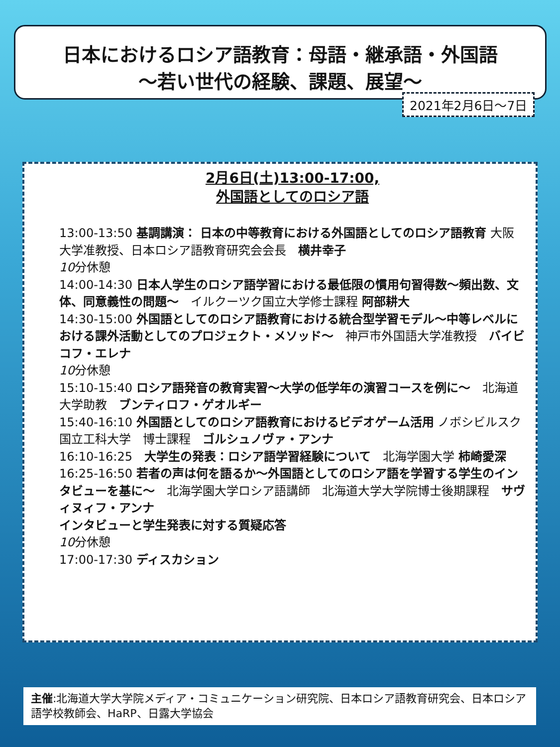日本におけるロシア語教育：母語・継承語・外国語
～若い世代の経験、課題、展望～
2021年2月6日～7日
2月6日(土)13:00-17:00,
外国語としてのロシア語
13:00-13:50 基調講演： 日本の中等教育における外国語としてのロシア語教育 大阪大学准教授、日本ロシア語教育研究会会長　横井幸子
10分休憩
14:00-14:30 日本人学生のロシア語学習における最低限の慣用句習得数～頻出数、文体、同意義性の問題～　イルクーツク国立大学修士課程 阿部耕大
14:30-15:00 外国語としてのロシア語教育における統合型学習モデル～中等レベルにおける課外活動としてのプロジェクト・メソッド～　神戸市外国語大学准教授　バイビコフ・エレナ
10分休憩
15:10-15:40 ロシア語発音の教育実習～大学の低学年の演習コースを例に～　北海道大学助教　ブンティロフ・ゲオルギー
15:40-16:10 外国語としてのロシア語教育におけるビデオゲーム活用 ノボシビルスク国立工科大学　博士課程　ゴルシュノヴァ・アンナ
16:10-16:25　大学生の発表：ロシア語学習経験について　北海学園大学 柿崎愛深
16:25-16:50 若者の声は何を語るか～外国語としてのロシア語を学習する学生のインタビューを基に～　北海学園大学ロシア語講師　北海道大学大学院博士後期課程　サヴィヌィフ・アンナ
インタビューと学生発表に対する質疑応答
10分休憩
17:00-17:30 ディスカション
主催:北海道大学大学院メディア・コミュニケーション研究院、日本ロシア語教育研究会、日本ロシア語学校教師会、HaRP、日露大学協会